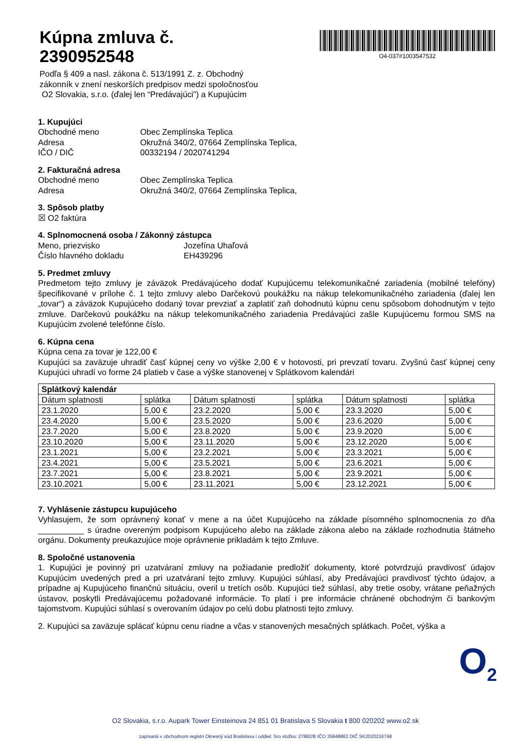Kúpna zmluva č.
2390952548
O4-037#1003547532
Podľa § 409 a nasl. zákona č. 513/1991 Z. z. Obchodný
zákonník v znení neskorších predpisov medzi spoločnosťou
O2 Slovakia, s.r.o. (ďalej len “Predávajúci”) a Kupujúcim
1. Kupujúci
Obchodné meno Obec Zemplínska Teplica Adresa Okružná 340/2, 07664 Zemplínska Teplica, IČO / DIČ 00332194 / 2020741294
2. Fakturačná adresa
Obchodné meno Obec Zemplínska Teplica Adresa Okružná 340/2, 07664 Zemplínska Teplica,
3. Spôsob platby
☒ O2 faktúra
4. Splnomocnená osoba / Zákonný zástupca
Meno, priezvisko Jozefína Uhaľová Číslo hlavného dokladu EH439296
5. Predmet zmluvy
Predmetom tejto zmluvy je záväzok Predávajúceho dodať Kupujúcemu telekomunikačné zariadenia (mobilné telefóny) špecifikované v prílohe č. 1 tejto zmluvy alebo Darčekovú poukážku na nákup telekomunikačného zariadenia (ďalej len „tovar“) a záväzok Kupujúceho dodaný tovar prevziať a zaplatiť zaň dohodnutú kúpnu cenu spôsobom dohodnutým v tejto zmluve. Darčekovú poukážku na nákup telekomunikačného zariadenia Predávajúci zašle Kupujúcemu formou SMS na Kupujúcim zvolené telefónne číslo.
6. Kúpna cena
Kúpna cena za tovar je 122,00 €
Kupujúci sa zaväzuje uhradiť časť kúpnej ceny vo výške 2,00 € v hotovosti, pri prevzatí tovaru. Zvyšnú časť kúpnej ceny Kupujúci uhradí vo forme 24 platieb v čase a výške stanovenej v Splátkovom kalendári
| Splátkový kalendár | | | | | |
| --- | --- | --- | --- | --- | --- |
| Dátum splatnosti | splátka | Dátum splatnosti | splátka | Dátum splatnosti | splátka |
| 23.1.2020 | 5,00 € | 23.2.2020 | 5,00 € | 23.3.2020 | 5,00 € |
| 23.4.2020 | 5,00 € | 23.5.2020 | 5,00 € | 23.6.2020 | 5,00 € |
| 23.7.2020 | 5,00 € | 23.8.2020 | 5,00 € | 23.9.2020 | 5,00 € |
| 23.10.2020 | 5,00 € | 23.11.2020 | 5,00 € | 23.12.2020 | 5,00 € |
| 23.1.2021 | 5,00 € | 23.2.2021 | 5,00 € | 23.3.2021 | 5,00 € |
| 23.4.2021 | 5,00 € | 23.5.2021 | 5,00 € | 23.6.2021 | 5,00 € |
| 23.7.2021 | 5,00 € | 23.8.2021 | 5,00 € | 23.9.2021 | 5,00 € |
| 23.10.2021 | 5,00 € | 23.11.2021 | 5,00 € | 23.12.2021 | 5,00 € |
7. Vyhlásenie zástupcu kupujúceho
Vyhlasujem, že som oprávnený konať v mene a na účet Kupujúceho na základe písomného splnomocnenia zo dňa __________ s úradne overeným podpisom Kupujúceho alebo na základe zákona alebo na základe rozhodnutia štátneho orgánu. Dokumenty preukazujúce moje oprávnenie prikladám k tejto Zmluve.
8. Spoločné ustanovenia
1. Kupujúci je povinný pri uzatváraní zmluvy na požiadanie predložiť dokumenty, ktoré potvrdzujú pravdivosť údajov Kupujúcim uvedených pred a pri uzatváraní tejto zmluvy. Kupujúci súhlasí, aby Predávajúci pravdivosť týchto údajov, a prípadne aj Kupujúceho finančnú situáciu, overil u tretích osôb. Kupujúci tiež súhlasí, aby tretie osoby, vrátane peňažných ústavov, poskytli Predávajúcemu požadované informácie. To platí i pre informácie chránené obchodným či bankovým tajomstvom. Kupujúci súhlasí s overovaním údajov po celú dobu platnosti tejto zmluvy.
2. Kupujúci sa zaväzuje splácať kúpnu cenu riadne a včas v stanovených mesačných splátkach. Počet, výška a
O<sub>2</sub>
O2 Slovakia, s.r.o. Aupark Tower Einsteinova 24 851 01 Bratislava 5 Slovakia t 800 020202 www.o2.sk
zapísaná v obchodnom registri Okresný súd Bratislava I oddiel: Sro vložka: 27882/B IČO 35848863 DIČ SK2020216748